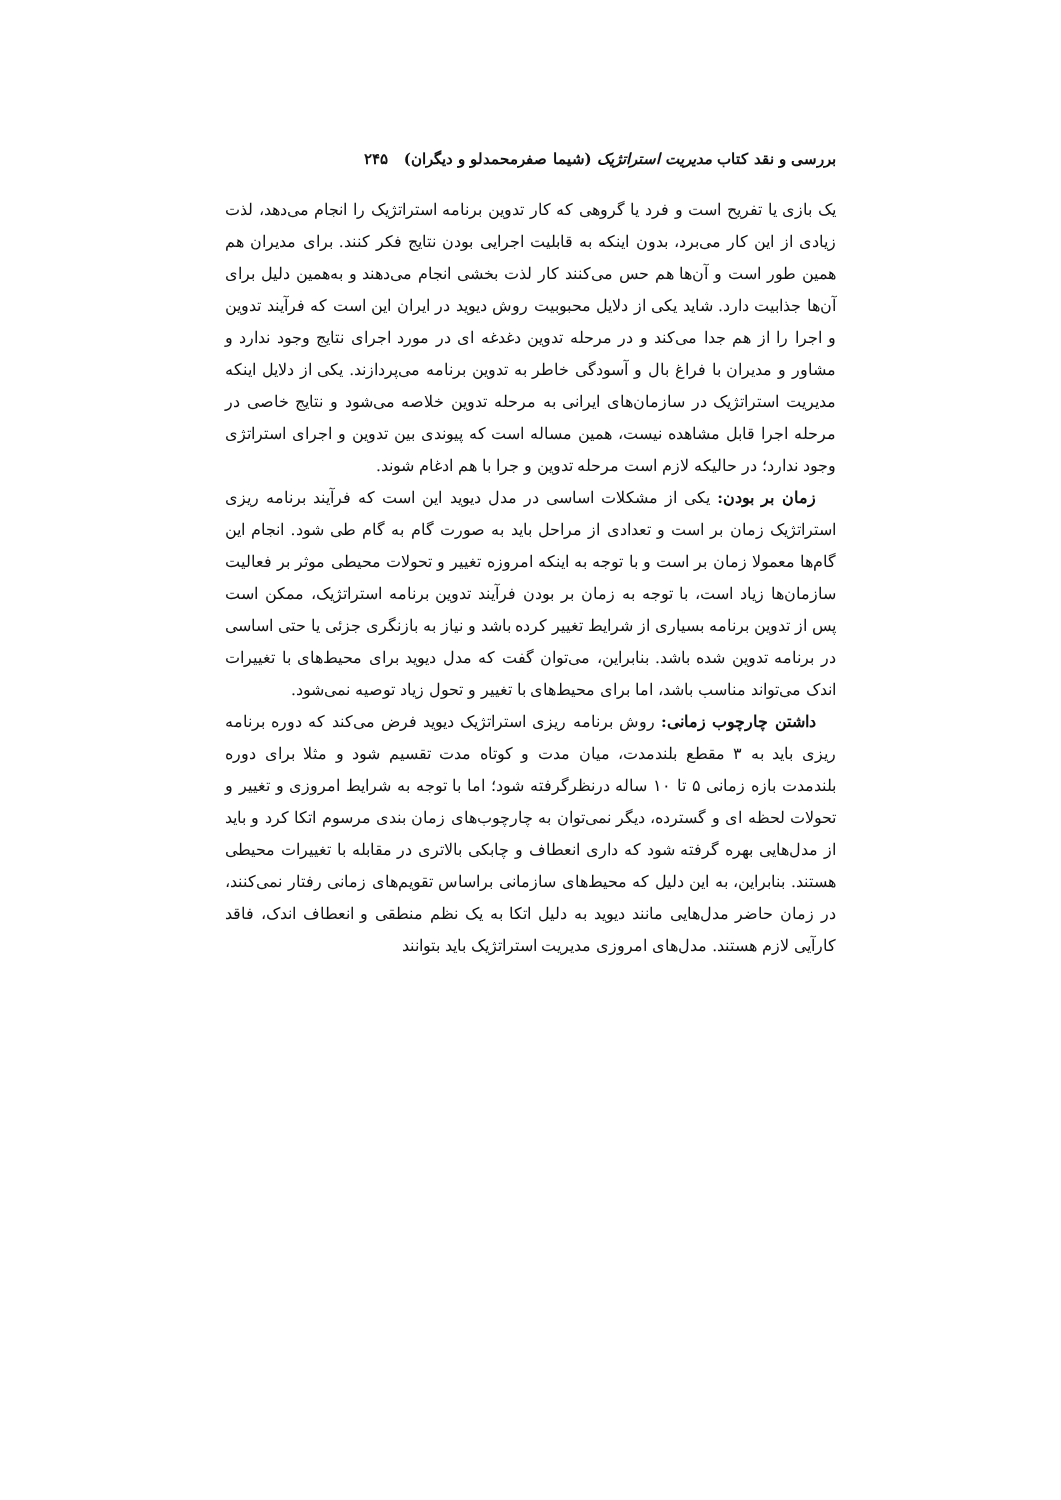بررسی و نقد کتاب مدیریت استراتژیک (شیما صفرمحمدلو و دیگران) ۲۴۵
یک بازی یا تفریح است و فرد یا گروهی که کار تدوین برنامه استراتژیک را انجام می‌دهد، لذت زیادی از این کار می‌برد، بدون اینکه به قابلیت اجرایی بودن نتایج فکر کنند. برای مدیران هم همین طور است و آن‌ها هم حس می‌کنند کار لذت بخشی انجام می‌دهند و به‌همین دلیل برای آن‌ها جذابیت دارد. شاید یکی از دلایل محبوبیت روش دیوید در ایران این است که فرآیند تدوین و اجرا را از هم جدا می‌کند و در مرحله تدوین دغدغه ای در مورد اجرای نتایج وجود ندارد و مشاور و مدیران با فراغ بال و آسودگی خاطر به تدوین برنامه می‌پردازند. یکی از دلایل اینکه مدیریت استراتژیک در سازمان‌های ایرانی به مرحله تدوین خلاصه می‌شود و نتایج خاصی در مرحله اجرا قابل مشاهده نیست، همین مساله است که پیوندی بین تدوین و اجرای استراتژی وجود ندارد؛ در حالیکه لازم است مرحله تدوین و جرا با هم ادغام شوند.
زمان بر بودن: یکی از مشکلات اساسی در مدل دیوید این است که فرآیند برنامه ریزی استراتژیک زمان بر است و تعدادی از مراحل باید به صورت گام به گام طی شود. انجام این گام‌ها معمولا زمان بر است و با توجه به اینکه امروزه تغییر و تحولات محیطی موثر بر فعالیت سازمان‌ها زیاد است، با توجه به زمان بر بودن فرآیند تدوین برنامه استراتژیک، ممکن است پس از تدوین برنامه بسیاری از شرایط تغییر کرده باشد و نیاز به بازنگری جزئی یا حتی اساسی در برنامه تدوین شده باشد. بنابراین، می‌توان گفت که مدل دیوید برای محیط‌های با تغییرات اندک می‌تواند مناسب باشد، اما برای محیط‌های با تغییر و تحول زیاد توصیه نمی‌شود.
داشتن چارچوب زمانی: روش برنامه ریزی استراتژیک دیوید فرض می‌کند که دوره برنامه ریزی باید به ۳ مقطع بلندمدت، میان مدت و کوتاه مدت تقسیم شود و مثلا برای دوره بلندمدت بازه زمانی ۵ تا ۱۰ ساله درنظرگرفته شود؛ اما با توجه به شرایط امروزی و تغییر و تحولات لحظه ای و گسترده، دیگر نمی‌توان به چارچوب‌های زمان بندی مرسوم اتکا کرد و باید از مدل‌هایی بهره گرفته شود که داری انعطاف و چابکی بالاتری در مقابله با تغییرات محیطی هستند. بنابراین، به این دلیل که محیط‌های سازمانی براساس تقویم‌های زمانی رفتار نمی‌کنند، در زمان حاضر مدل‌هایی مانند دیوید به دلیل اتکا به یک نظم منطقی و انعطاف اندک، فاقد کارآیی لازم هستند. مدل‌های امروزی مدیریت استراتژیک باید بتوانند